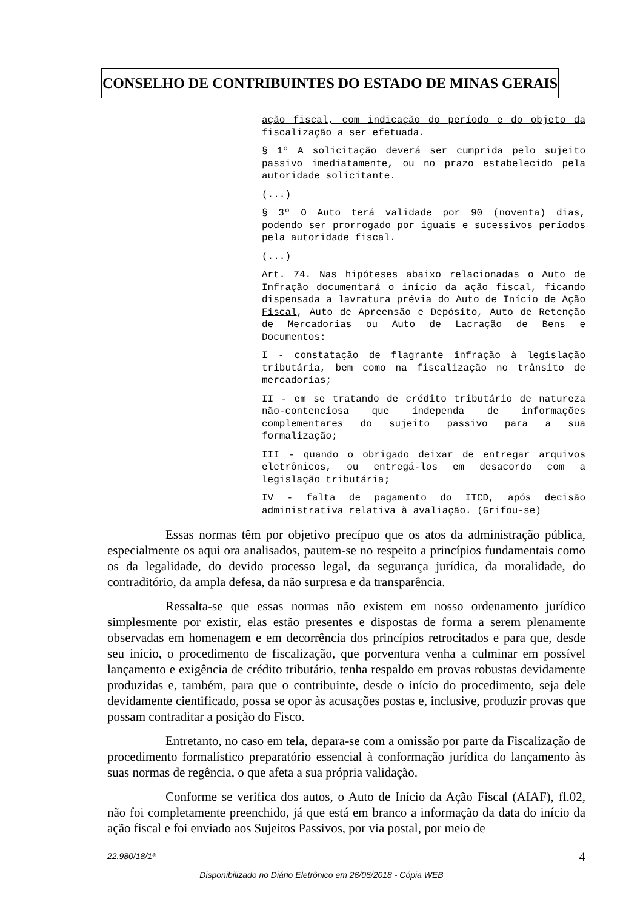CONSELHO DE CONTRIBUINTES DO ESTADO DE MINAS GERAIS
ação fiscal, com indicação do período e do objeto da fiscalização a ser efetuada.
§ 1º A solicitação deverá ser cumprida pelo sujeito passivo imediatamente, ou no prazo estabelecido pela autoridade solicitante.
(...)
§ 3º O Auto terá validade por 90 (noventa) dias, podendo ser prorrogado por iguais e sucessivos períodos pela autoridade fiscal.
(...)
Art. 74. Nas hipóteses abaixo relacionadas o Auto de Infração documentará o início da ação fiscal, ficando dispensada a lavratura prévia do Auto de Início de Ação Fiscal, Auto de Apreensão e Depósito, Auto de Retenção de Mercadorias ou Auto de Lacração de Bens e Documentos:
I - constatação de flagrante infração à legislação tributária, bem como na fiscalização no trânsito de mercadorias;
II - em se tratando de crédito tributário de natureza não-contenciosa que independa de informações complementares do sujeito passivo para a sua formalização;
III - quando o obrigado deixar de entregar arquivos eletrônicos, ou entregá-los em desacordo com a legislação tributária;
IV - falta de pagamento do ITCD, após decisão administrativa relativa à avaliação. (Grifou-se)
Essas normas têm por objetivo precípuo que os atos da administração pública, especialmente os aqui ora analisados, pautem-se no respeito a princípios fundamentais como os da legalidade, do devido processo legal, da segurança jurídica, da moralidade, do contraditório, da ampla defesa, da não surpresa e da transparência.
Ressalta-se que essas normas não existem em nosso ordenamento jurídico simplesmente por existir, elas estão presentes e dispostas de forma a serem plenamente observadas em homenagem e em decorrência dos princípios retrocitados e para que, desde seu início, o procedimento de fiscalização, que porventura venha a culminar em possível lançamento e exigência de crédito tributário, tenha respaldo em provas robustas devidamente produzidas e, também, para que o contribuinte, desde o início do procedimento, seja dele devidamente cientificado, possa se opor às acusações postas e, inclusive, produzir provas que possam contraditar a posição do Fisco.
Entretanto, no caso em tela, depara-se com a omissão por parte da Fiscalização de procedimento formalístico preparatório essencial à conformação jurídica do lançamento às suas normas de regência, o que afeta a sua própria validação.
Conforme se verifica dos autos, o Auto de Início da Ação Fiscal (AIAF), fl.02, não foi completamente preenchido, já que está em branco a informação da data do início da ação fiscal e foi enviado aos Sujeitos Passivos, por via postal, por meio de
22.980/18/1ª 4
Disponibilizado no Diário Eletrônico em 26/06/2018 - Cópia WEB